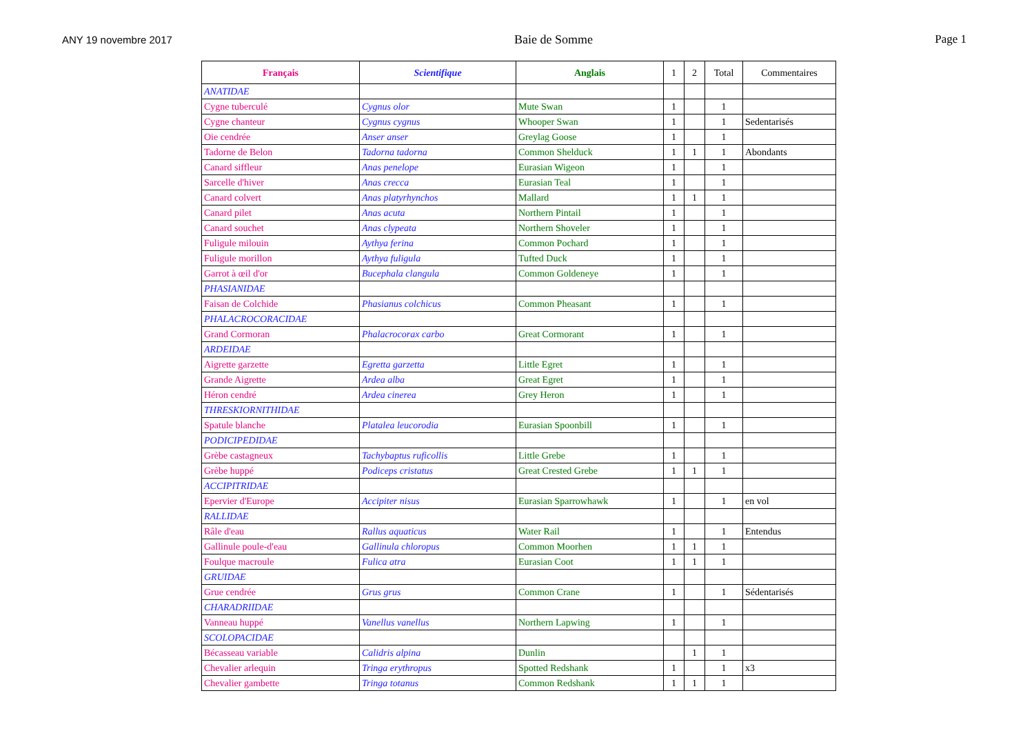ANY 19 novembre 2017 Baie de Somme Page 1
| Français | Scientifique | Anglais | 1 | 2 | Total | Commentaires |
| --- | --- | --- | --- | --- | --- | --- |
| ANATIDAE | | | | | | |
| Cygne tuberculé | Cygnus olor | Mute Swan | 1 | | 1 | |
| Cygne chanteur | Cygnus cygnus | Whooper Swan | 1 | | 1 | Sedentarisés |
| Oie cendrée | Anser anser | Greylag Goose | 1 | | 1 | |
| Tadorne de Belon | Tadorna tadorna | Common Shelduck | 1 | 1 | 1 | Abondants |
| Canard siffleur | Anas penelope | Eurasian Wigeon | 1 | | 1 | |
| Sarcelle d'hiver | Anas crecca | Eurasian Teal | 1 | | 1 | |
| Canard colvert | Anas platyrhynchos | Mallard | 1 | 1 | 1 | |
| Canard pilet | Anas acuta | Northern Pintail | 1 | | 1 | |
| Canard souchet | Anas clypeata | Northern Shoveler | 1 | | 1 | |
| Fuligule milouin | Aythya ferina | Common Pochard | 1 | | 1 | |
| Fuligule morillon | Aythya fuligula | Tufted Duck | 1 | | 1 | |
| Garrot à œil d'or | Bucephala clangula | Common Goldeneye | 1 | | 1 | |
| PHASIANIDAE | | | | | | |
| Faisan de Colchide | Phasianus colchicus | Common Pheasant | 1 | | 1 | |
| PHALACROCORACIDAE | | | | | | |
| Grand Cormoran | Phalacrocorax carbo | Great Cormorant | 1 | | 1 | |
| ARDEIDAE | | | | | | |
| Aigrette garzette | Egretta garzetta | Little Egret | 1 | | 1 | |
| Grande Aigrette | Ardea alba | Great Egret | 1 | | 1 | |
| Héron cendré | Ardea cinerea | Grey Heron | 1 | | 1 | |
| THRESKIORNITHIDAE | | | | | | |
| Spatule blanche | Platalea leucorodia | Eurasian Spoonbill | 1 | | 1 | |
| PODICIPEDIDAE | | | | | | |
| Grèbe castagneux | Tachybaptus ruficollis | Little Grebe | 1 | | 1 | |
| Grèbe huppé | Podiceps cristatus | Great Crested Grebe | 1 | 1 | 1 | |
| ACCIPITRIDAE | | | | | | |
| Epervier d'Europe | Accipiter nisus | Eurasian Sparrowhawk | 1 | | 1 | en vol |
| RALLIDAE | | | | | | |
| Râle d'eau | Rallus aquaticus | Water Rail | 1 | | 1 | Entendus |
| Gallinule poule-d'eau | Gallinula chloropus | Common Moorhen | 1 | 1 | 1 | |
| Foulque macroule | Fulica atra | Eurasian Coot | 1 | 1 | 1 | |
| GRUIDAE | | | | | | |
| Grue cendrée | Grus grus | Common Crane | 1 | | 1 | Sédentarisés |
| CHARADRIIDAE | | | | | | |
| Vanneau huppé | Vanellus vanellus | Northern Lapwing | 1 | | 1 | |
| SCOLOPACIDAE | | | | | | |
| Bécasseau variable | Calidris alpina | Dunlin | | 1 | 1 | |
| Chevalier arlequin | Tringa erythropus | Spotted Redshank | 1 | | 1 | x3 |
| Chevalier gambette | Tringa totanus | Common Redshank | 1 | 1 | 1 | |